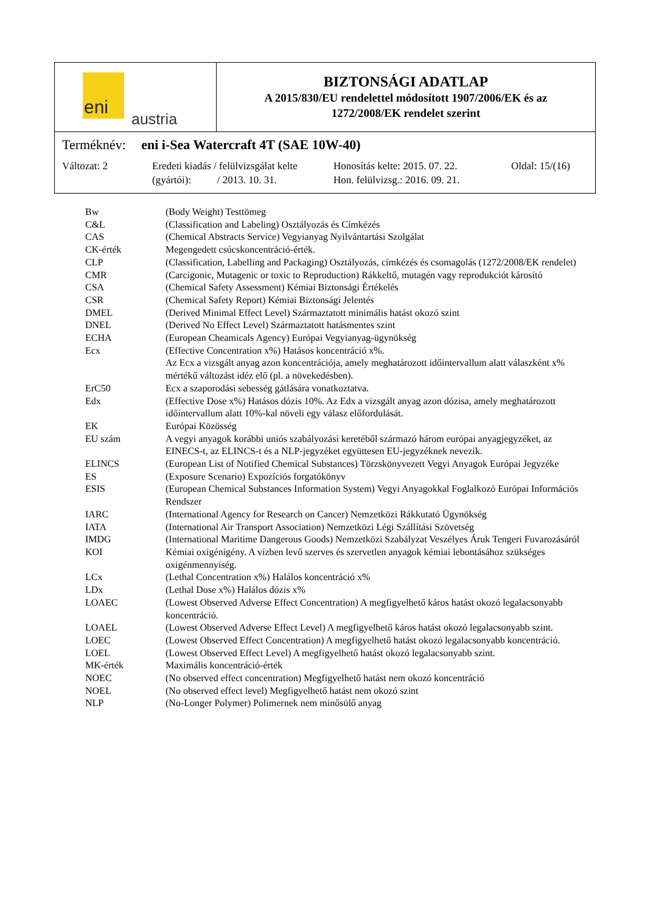eni
austria
BIZTONSÁGI ADATLAP
A 2015/830/EU rendelettel módosított 1907/2006/EK és az
1272/2008/EK rendelet szerint
Terméknév: eni i-Sea Watercraft 4T (SAE 10W-40)
Változat: 2 Eredeti kiadás / felülvizsgálat kelte
(gyártói): / 2013. 10. 31.
Honosítás kelte: 2015. 07. 22.
Hon. felülvizsg.: 2016. 09. 21.
Oldal: 15/(16)
| Bw | (Body Weight) Testtömeg |
| C&L | (Classification and Labeling) Osztályozás és Címkézés |
| CAS | (Chemical Abstracts Service) Vegyianyag Nyilvántartási Szolgálat |
| CK-érték | Megengedett csúcskoncentráció-érték. |
| CLP | (Classification, Labelling and Packaging) Osztályozás, címkézés és csomagolás (1272/2008/EK rendelet) |
| CMR | (Carcigonic, Mutagenic or toxic to Reproduction) Rákkeltő, mutagén vagy reprodukciót károsító |
| CSA | (Chemical Safety Assessment) Kémiai Biztonsági Értékelés |
| CSR | (Chemical Safety Report) Kémiai Biztonsági Jelentés |
| DMEL | (Derived Minimal Effect Level) Származtatott minimális hatást okozó szint |
| DNEL | (Derived No Effect Level) Származtatott hatásmentes szint |
| ECHA | (European Cheamicals Agency) Európai Vegyianyag-ügynökség |
| Ecx | (Effective Concentration x%) Hatásos koncentráció x%. Az Ecx a vizsgált anyag azon koncentrációja, amely meghatározott időintervallum alatt válaszként x% mértékű változást idéz elő (pl. a növekedésben). |
| ErC50 | Ecx a szaporodási sebesség gátlására vonatkoztatva. |
| Edx | (Effective Dose x%) Hatásos dózis 10%. Az Edx a vizsgált anyag azon dózisa, amely meghatározott időintervallum alatt 10%-kal növeli egy válasz előfordulását. |
| EK | Európai Közösség |
| EU szám | A vegyi anyagok korábbi uniós szabályozási keretéből származó három európai anyagjegyzéket, az EINECS-t, az ELINCS-t és a NLP-jegyzéket együttesen EU-jegyzéknek nevezik. |
| ELINCS | (European List of Notified Chemical Substances) Törzskönyvezett Vegyi Anyagok Európai Jegyzéke |
| ES | (Exposure Scenario) Expozíciós forgatókönyv |
| ESIS | (European Chemical Substances Information System) Vegyi Anyagokkal Foglalkozó Európai Információs Rendszer |
| IARC | (International Agency for Research on Cancer) Nemzetközi Rákkutató Ügynökség |
| IATA | (International Air Transport Association) Nemzetközi Légi Szállítási Szövetség |
| IMDG | (International Maritime Dangerous Goods) Nemzetközi Szabályzat Veszélyes Áruk Tengeri Fuvarozásáról |
| KOI | Kémiai oxigénigény. A vízben levő szerves és szervetlen anyagok kémiai lebontásához szükséges oxigénmennyiség. |
| LCx | (Lethal Concentration x%) Halálos koncentráció x% |
| LDx | (Lethal Dose x%) Halálos dózis x% |
| LOAEC | (Lowest Observed Adverse Effect Concentration) A megfigyelhető káros hatást okozó legalacsonyabb koncentráció. |
| LOAEL | (Lowest Observed Adverse Effect Level) A megfigyelhető káros hatást okozó legalacsonyabb szint. |
| LOEC | (Lowest Observed Effect Concentration) A megfigyelhető hatást okozó legalacsonyabb koncentráció. |
| LOEL | (Lowest Observed Effect Level) A megfigyelhető hatást okozó legalacsonyabb szint. |
| MK-érték | Maximális koncentráció-érték |
| NOEC | (No observed effect concentration) Megfigyelhető hatást nem okozó koncentráció |
| NOEL | (No observed effect level) Megfigyelhető hatást nem okozó szint |
| NLP | (No-Longer Polymer) Polimernek nem minősülő anyag |